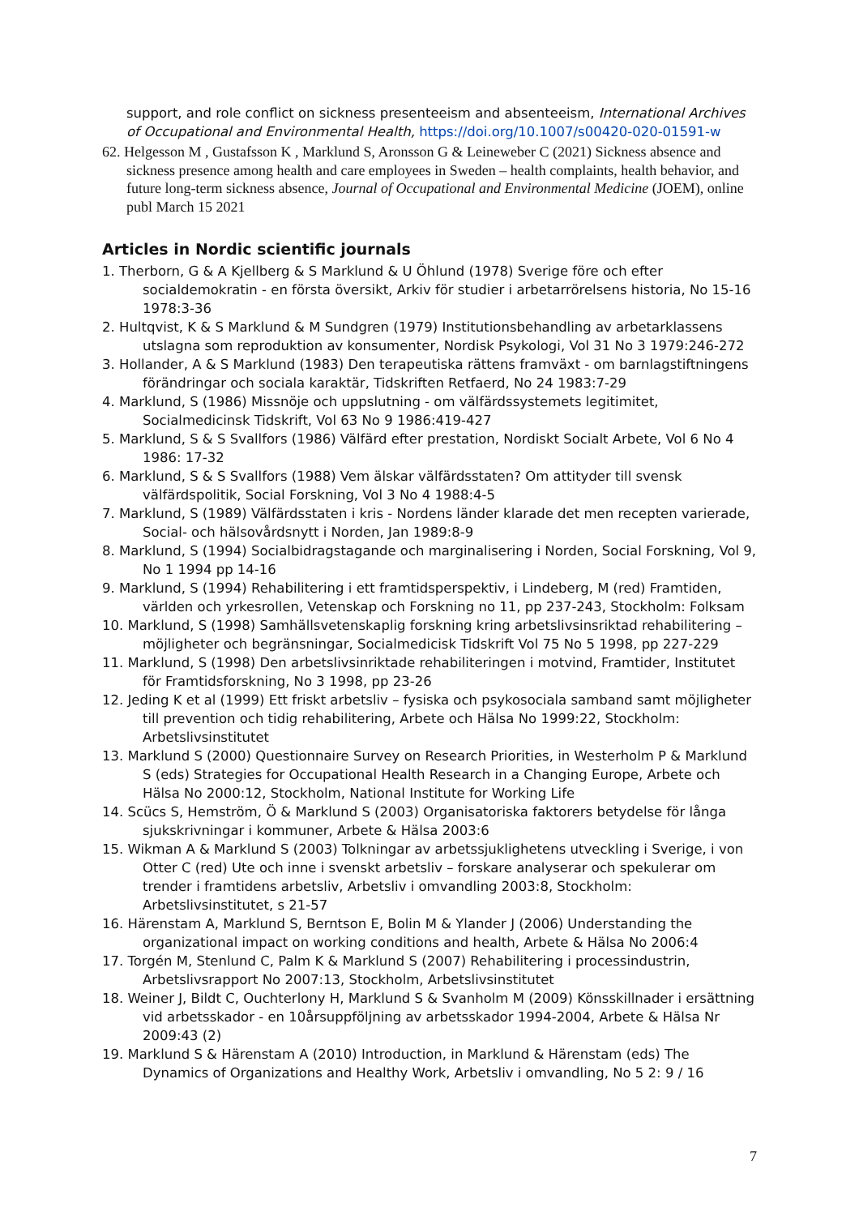support, and role conflict on sickness presenteeism and absenteeism, International Archives of Occupational and Environmental Health, https://doi.org/10.1007/s00420-020-01591-w
62. Helgesson M , Gustafsson K , Marklund S, Aronsson G & Leineweber C (2021) Sickness absence and sickness presence among health and care employees in Sweden – health complaints, health behavior, and future long-term sickness absence, Journal of Occupational and Environmental Medicine (JOEM), online publ March 15 2021
Articles in Nordic scientific journals
1. Therborn, G & A Kjellberg & S Marklund & U Öhlund (1978) Sverige före och efter socialdemokratin - en första översikt, Arkiv för studier i arbetarrörelsens historia, No 15-16 1978:3-36
2. Hultqvist, K & S Marklund & M Sundgren (1979) Institutionsbehandling av arbetarklassens utslagna som reproduktion av konsumenter, Nordisk Psykologi, Vol 31 No 3 1979:246-272
3. Hollander, A & S Marklund (1983) Den terapeutiska rättens framväxt - om barnlagstiftningens förändringar och sociala karaktär, Tidskriften Retfaerd, No 24 1983:7-29
4. Marklund, S (1986) Missnöje och uppslutning - om välfärdssystemets legitimitet, Socialmedicinsk Tidskrift, Vol 63 No 9 1986:419-427
5. Marklund, S & S Svallfors (1986) Välfärd efter prestation, Nordiskt Socialt Arbete, Vol 6 No 4 1986: 17-32
6. Marklund, S & S Svallfors (1988) Vem älskar välfärdsstaten? Om attityder till svensk välfärdspolitik, Social Forskning, Vol 3 No 4 1988:4-5
7. Marklund, S (1989) Välfärdsstaten i kris - Nordens länder klarade det men recepten varierade, Social- och hälsovårdsnytt i Norden, Jan 1989:8-9
8. Marklund, S (1994) Socialbidragstagande och marginalisering i Norden, Social Forskning, Vol 9, No 1 1994 pp 14-16
9. Marklund, S (1994) Rehabilitering i ett framtidsperspektiv, i Lindeberg, M (red) Framtiden, världen och yrkesrollen, Vetenskap och Forskning no 11, pp 237-243, Stockholm: Folksam
10. Marklund, S (1998) Samhällsvetenskaplig forskning kring arbetslivsinsriktad rehabilitering – möjligheter och begränsningar, Socialmedicisk Tidskrift Vol 75 No 5 1998, pp 227-229
11. Marklund, S (1998) Den arbetslivsinriktade rehabiliteringen i motvind, Framtider, Institutet för Framtidsforskning, No 3 1998, pp 23-26
12. Jeding K et al (1999) Ett friskt arbetsliv – fysiska och psykosociala samband samt möjligheter till prevention och tidig rehabilitering, Arbete och Hälsa No 1999:22, Stockholm: Arbetslivsinstitutet
13. Marklund S (2000) Questionnaire Survey on Research Priorities, in Westerholm P & Marklund S (eds) Strategies for Occupational Health Research in a Changing Europe, Arbete och Hälsa No 2000:12, Stockholm, National Institute for Working Life
14. Scücs S, Hemström, Ö & Marklund S (2003) Organisatoriska faktorers betydelse för långa sjukskrivningar i kommuner, Arbete & Hälsa 2003:6
15. Wikman A & Marklund S (2003) Tolkningar av arbetssjuklighetens utveckling i Sverige, i von Otter C (red) Ute och inne i svenskt arbetsliv – forskare analyserar och spekulerar om trender i framtidens arbetsliv, Arbetsliv i omvandling 2003:8, Stockholm: Arbetslivsinstitutet, s 21-57
16. Härenstam A, Marklund S, Berntson E, Bolin M & Ylander J (2006) Understanding the organizational impact on working conditions and health, Arbete & Hälsa No 2006:4
17. Torgén M, Stenlund C, Palm K & Marklund S (2007) Rehabilitering i processindustrin, Arbetslivsrapport No 2007:13, Stockholm, Arbetslivsinstitutet
18. Weiner J, Bildt C, Ouchterlony H, Marklund S & Svanholm M (2009) Könsskillnader i ersättning vid arbetsskador - en 10årsuppföljning av arbetsskador 1994-2004, Arbete & Hälsa Nr 2009:43 (2)
19. Marklund S & Härenstam A (2010) Introduction, in Marklund & Härenstam (eds) The Dynamics of Organizations and Healthy Work, Arbetsliv i omvandling, No 5 2: 9 / 16
7